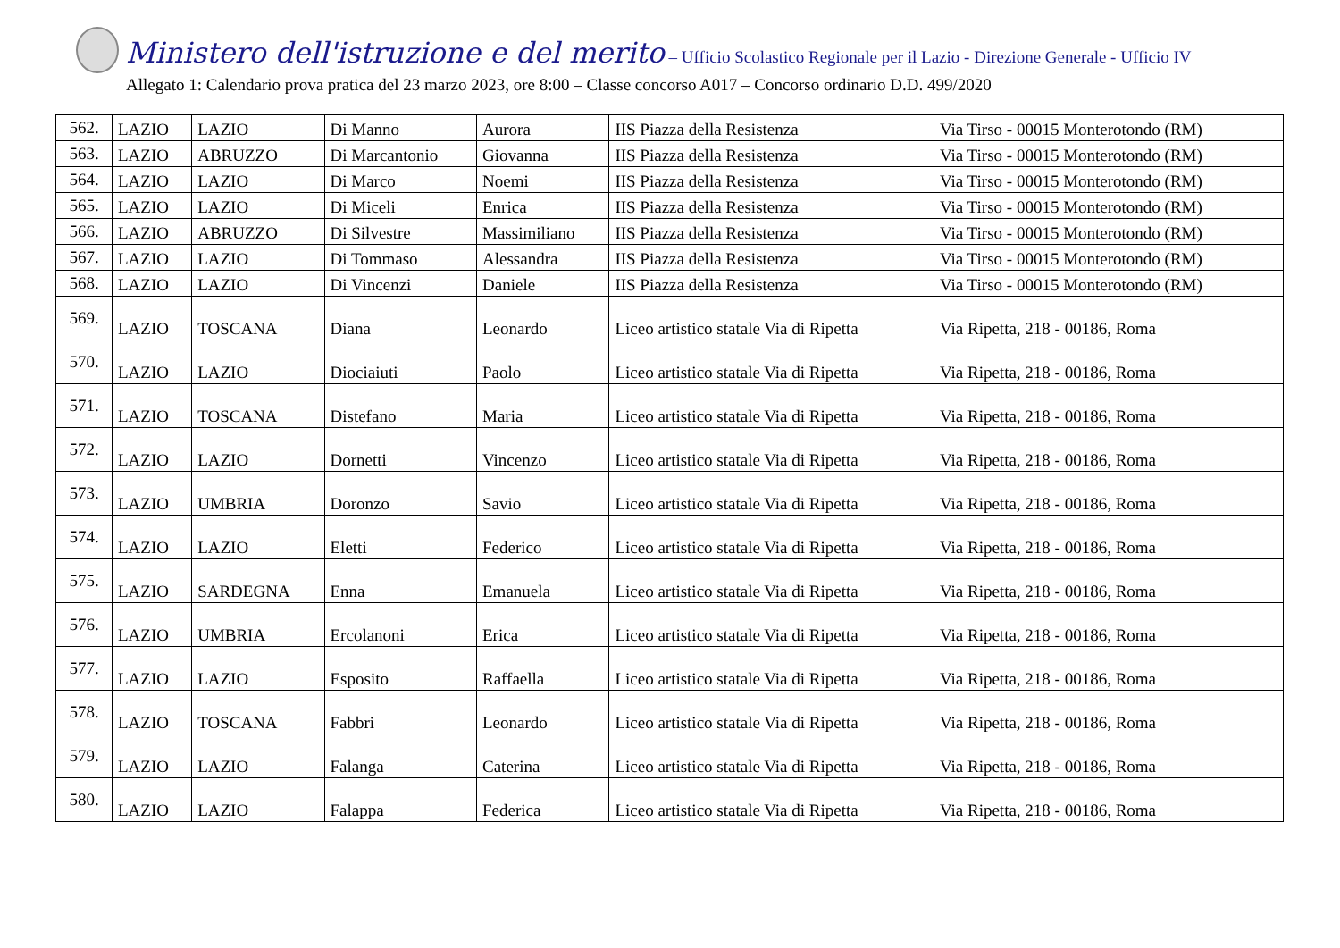Ministero dell'istruzione e del merito – Ufficio Scolastico Regionale per il Lazio - Direzione Generale - Ufficio IV
Allegato 1: Calendario prova pratica del 23 marzo 2023, ore 8:00 – Classe concorso A017 – Concorso ordinario D.D. 499/2020
| 562. | LAZIO | LAZIO | Di Manno | Aurora | IIS Piazza della Resistenza | Via Tirso - 00015 Monterotondo (RM) |
| 563. | LAZIO | ABRUZZO | Di Marcantonio | Giovanna | IIS Piazza della Resistenza | Via Tirso - 00015 Monterotondo (RM) |
| 564. | LAZIO | LAZIO | Di Marco | Noemi | IIS Piazza della Resistenza | Via Tirso - 00015 Monterotondo (RM) |
| 565. | LAZIO | LAZIO | Di Miceli | Enrica | IIS Piazza della Resistenza | Via Tirso - 00015 Monterotondo (RM) |
| 566. | LAZIO | ABRUZZO | Di Silvestre | Massimiliano | IIS Piazza della Resistenza | Via Tirso - 00015 Monterotondo (RM) |
| 567. | LAZIO | LAZIO | Di Tommaso | Alessandra | IIS Piazza della Resistenza | Via Tirso - 00015 Monterotondo (RM) |
| 568. | LAZIO | LAZIO | Di Vincenzi | Daniele | IIS Piazza della Resistenza | Via Tirso - 00015 Monterotondo (RM) |
| 569. | LAZIO | TOSCANA | Diana | Leonardo | Liceo artistico statale Via di Ripetta | Via Ripetta, 218 - 00186, Roma |
| 570. | LAZIO | LAZIO | Diociaiuti | Paolo | Liceo artistico statale Via di Ripetta | Via Ripetta, 218 - 00186, Roma |
| 571. | LAZIO | TOSCANA | Distefano | Maria | Liceo artistico statale Via di Ripetta | Via Ripetta, 218 - 00186, Roma |
| 572. | LAZIO | LAZIO | Dornetti | Vincenzo | Liceo artistico statale Via di Ripetta | Via Ripetta, 218 - 00186, Roma |
| 573. | LAZIO | UMBRIA | Doronzo | Savio | Liceo artistico statale Via di Ripetta | Via Ripetta, 218 - 00186, Roma |
| 574. | LAZIO | LAZIO | Eletti | Federico | Liceo artistico statale Via di Ripetta | Via Ripetta, 218 - 00186, Roma |
| 575. | LAZIO | SARDEGNA | Enna | Emanuela | Liceo artistico statale Via di Ripetta | Via Ripetta, 218 - 00186, Roma |
| 576. | LAZIO | UMBRIA | Ercolanoni | Erica | Liceo artistico statale Via di Ripetta | Via Ripetta, 218 - 00186, Roma |
| 577. | LAZIO | LAZIO | Esposito | Raffaella | Liceo artistico statale Via di Ripetta | Via Ripetta, 218 - 00186, Roma |
| 578. | LAZIO | TOSCANA | Fabbri | Leonardo | Liceo artistico statale Via di Ripetta | Via Ripetta, 218 - 00186, Roma |
| 579. | LAZIO | LAZIO | Falanga | Caterina | Liceo artistico statale Via di Ripetta | Via Ripetta, 218 - 00186, Roma |
| 580. | LAZIO | LAZIO | Falappa | Federica | Liceo artistico statale Via di Ripetta | Via Ripetta, 218 - 00186, Roma |